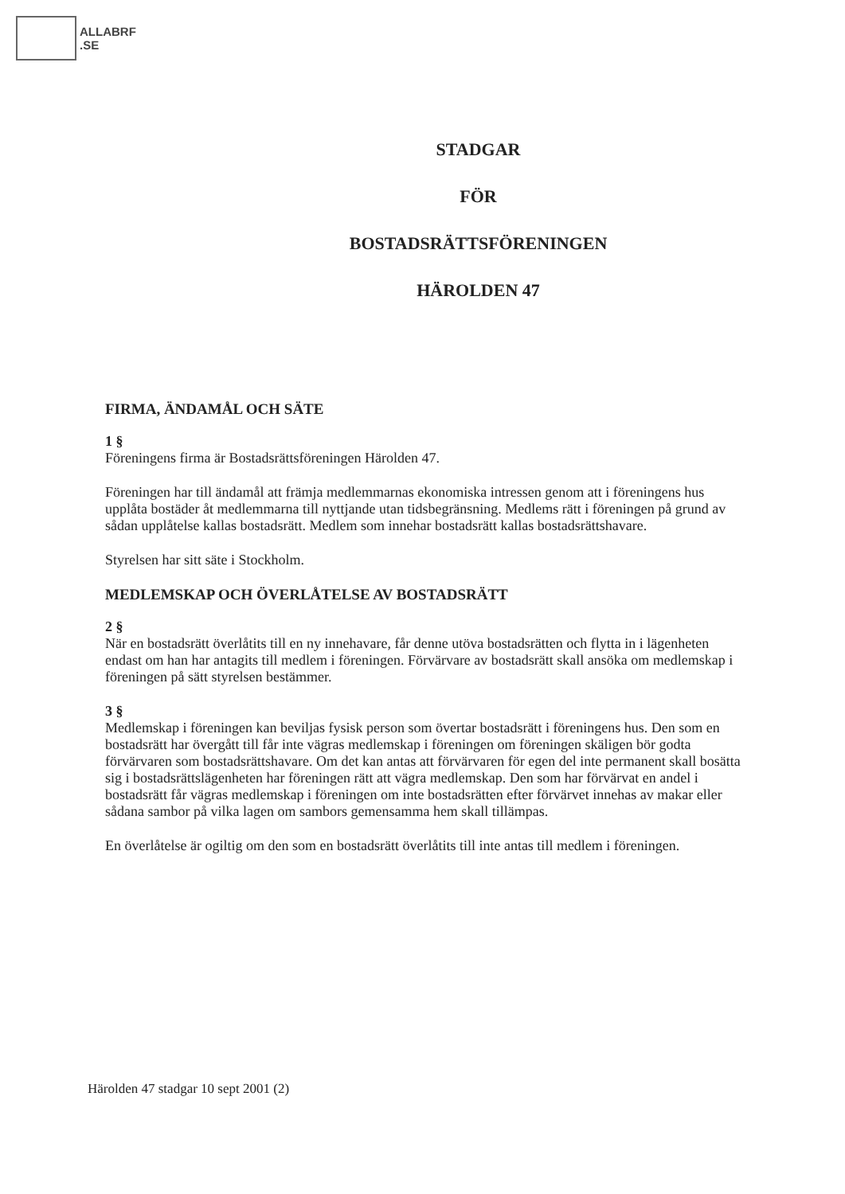ALLABRF
.SE
STADGAR
FÖR
BOSTADSRÄTTSFÖRENINGEN
HÄROLDEN 47
FIRMA, ÄNDAMÅL OCH SÄTE
1 §
Föreningens firma är Bostadsrättsföreningen Härolden 47.
Föreningen har till ändamål att främja medlemmarnas ekonomiska intressen genom att i föreningens hus upplåta bostäder åt medlemmarna till nyttjande utan tidsbegränsning. Medlems rätt i föreningen på grund av sådan upplåtelse kallas bostadsrätt. Medlem som innehar bostadsrätt kallas bostadsrättshavare.
Styrelsen har sitt säte i Stockholm.
MEDLEMSKAP OCH ÖVERLÅTELSE AV BOSTADSRÄTT
2 §
När en bostadsrätt överlåtits till en ny innehavare, får denne utöva bostadsrätten och flytta in i lägenheten endast om han har antagits till medlem i föreningen. Förvärvare av bostadsrätt skall ansöka om medlemskap i föreningen på sätt styrelsen bestämmer.
3 §
Medlemskap i föreningen kan beviljas fysisk person som övertar bostadsrätt i föreningens hus. Den som en bostadsrätt har övergått till får inte vägras medlemskap i föreningen om föreningen skäligen bör godta förvärvaren som bostadsrättshavare. Om det kan antas att förvärvaren för egen del inte permanent skall bosätta sig i bostadsrättslägenheten har föreningen rätt att vägra medlemskap. Den som har förvärvat en andel i bostadsrätt får vägras medlemskap i föreningen om inte bostadsrätten efter förvärvet innehas av makar eller sådana sambor på vilka lagen om sambors gemensamma hem skall tillämpas.
En överlåtelse är ogiltig om den som en bostadsrätt överlåtits till inte antas till medlem i föreningen.
Härolden 47 stadgar 10 sept 2001 (2)